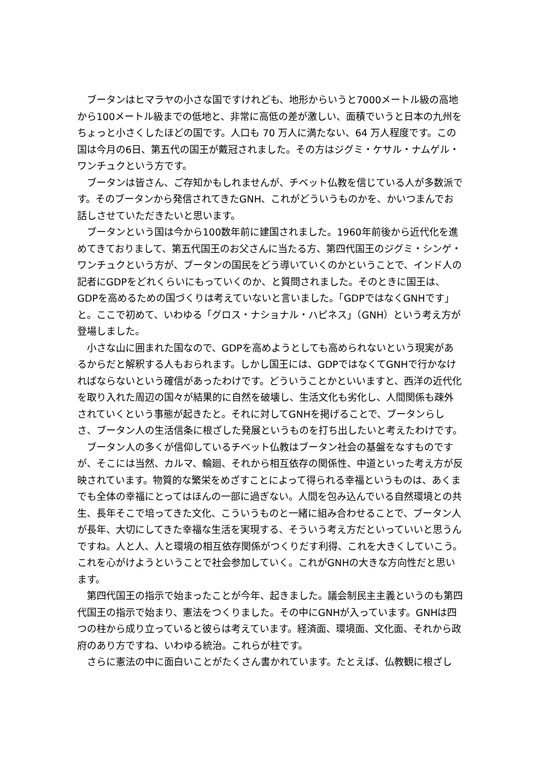ブータンはヒマラヤの小さな国ですけれども、地形からいうと7000メートル級の高地から100メートル級までの低地と、非常に高低の差が激しい、面積でいうと日本の九州をちょっと小さくしたほどの国です。人口も 70 万人に満たない、64 万人程度です。この国は今月の6日、第五代の国王が戴冠されました。その方はジグミ・ケサル・ナムゲル・ワンチュクという方です。
ブータンは皆さん、ご存知かもしれませんが、チベット仏教を信じている人が多数派です。そのブータンから発信されてきたGNH、これがどういうものかを、かいつまんでお話しさせていただきたいと思います。
ブータンという国は今から100数年前に建国されました。1960年前後から近代化を進めてきておりまして、第五代国王のお父さんに当たる方、第四代国王のジグミ・シンゲ・ワンチュクという方が、ブータンの国民をどう導いていくのかということで、インド人の記者にGDPをどれくらいにもっていくのか、と質問されました。そのときに国王は、GDPを高めるための国づくりは考えていないと言いました。「GDPではなくGNHです」と。ここで初めて、いわゆる「グロス・ナショナル・ハピネス」（GNH）という考え方が登場しました。
小さな山に囲まれた国なので、GDPを高めようとしても高められないという現実があるからだと解釈する人もおられます。しかし国王には、GDPではなくてGNHで行かなければならないという確信があったわけです。どういうことかといいますと、西洋の近代化を取り入れた周辺の国々が結果的に自然を破壊し、生活文化も劣化し、人間関係も疎外されていくという事態が起きたと。それに対してGNHを掲げることで、ブータンらしさ、ブータン人の生活信条に根ざした発展というものを打ち出したいと考えたわけです。
ブータン人の多くが信仰しているチベット仏教はブータン社会の基盤をなすものですが、そこには当然、カルマ、輪廻、それから相互依存の関係性、中道といった考え方が反映されています。物質的な繁栄をめざすことによって得られる幸福というものは、あくまでも全体の幸福にとってはほんの一部に過ぎない。人間を包み込んでいる自然環境との共生、長年そこで培ってきた文化、こういうものと一緒に組み合わせることで、ブータン人が長年、大切にしてきた幸福な生活を実現する、そういう考え方だといっていいと思うんですね。人と人、人と環境の相互依存関係がつくりだす利得、これを大きくしていこう。これを心がけようということで社会参加していく。これがGNHの大きな方向性だと思います。
第四代国王の指示で始まったことが今年、起きました。議会制民主主義というのも第四代国王の指示で始まり、憲法をつくりました。その中にGNHが入っています。GNHは四つの柱から成り立っていると彼らは考えています。経済面、環境面、文化面、それから政府のあり方ですね、いわゆる統治。これらが柱です。
さらに憲法の中に面白いことがたくさん書かれています。たとえば、仏教観に根ざし